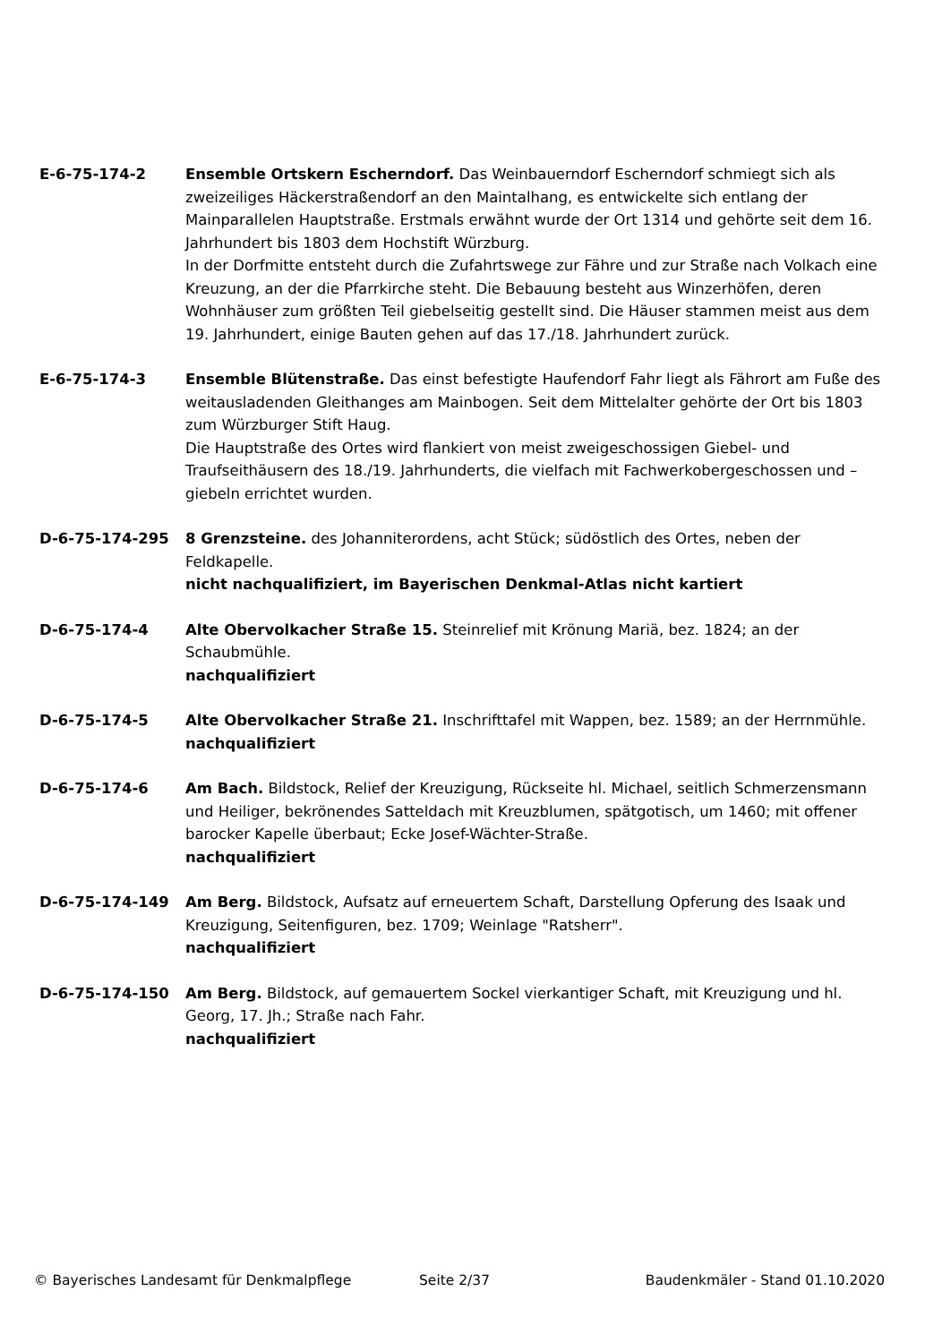E-6-75-174-2 Ensemble Ortskern Escherndorf. Das Weinbauerndorf Escherndorf schmiegt sich als zweizeiliges Häckerstraßendorf an den Maintalhang, es entwickelte sich entlang der Mainparallelen Hauptstraße. Erstmals erwähnt wurde der Ort 1314 und gehörte seit dem 16. Jahrhundert bis 1803 dem Hochstift Würzburg.
In der Dorfmitte entsteht durch die Zufahrtswege zur Fähre und zur Straße nach Volkach eine Kreuzung, an der die Pfarrkirche steht. Die Bebauung besteht aus Winzerhöfen, deren Wohnhäuser zum größten Teil giebelseitig gestellt sind. Die Häuser stammen meist aus dem 19. Jahrhundert, einige Bauten gehen auf das 17./18. Jahrhundert zurück.
E-6-75-174-3 Ensemble Blütenstraße. Das einst befestigte Haufendorf Fahr liegt als Fährort am Fuße des weitausladenden Gleithanges am Mainbogen. Seit dem Mittelalter gehörte der Ort bis 1803 zum Würzburger Stift Haug.
Die Hauptstraße des Ortes wird flankiert von meist zweigeschossigen Giebel- und Traufseithäusern des 18./19. Jahrhunderts, die vielfach mit Fachwerkobergeschossen und –giebeln errichtet wurden.
D-6-75-174-295 8 Grenzsteine. des Johanniterordens, acht Stück; südöstlich des Ortes, neben der Feldkapelle.
nicht nachqualifiziert, im Bayerischen Denkmal-Atlas nicht kartiert
D-6-75-174-4 Alte Obervolkacher Straße 15. Steinrelief mit Krönung Mariä, bez. 1824; an der Schaubmühle.
nachqualifiziert
D-6-75-174-5 Alte Obervolkacher Straße 21. Inschrifttafel mit Wappen, bez. 1589; an der Herrnmühle.
nachqualifiziert
D-6-75-174-6 Am Bach. Bildstock, Relief der Kreuzigung, Rückseite hl. Michael, seitlich Schmerzensmann und Heiliger, bekrönendes Satteldach mit Kreuzblumen, spätgotisch, um 1460; mit offener barocker Kapelle überbaut; Ecke Josef-Wächter-Straße.
nachqualifiziert
D-6-75-174-149 Am Berg. Bildstock, Aufsatz auf erneuertem Schaft, Darstellung Opferung des Isaak und Kreuzigung, Seitenfiguren, bez. 1709; Weinlage "Ratsherr".
nachqualifiziert
D-6-75-174-150 Am Berg. Bildstock, auf gemauertem Sockel vierkantiger Schaft, mit Kreuzigung und hl. Georg, 17. Jh.; Straße nach Fahr.
nachqualifiziert
© Bayerisches Landesamt für Denkmalpflege Seite 2/37 Baudenkmäler - Stand 01.10.2020